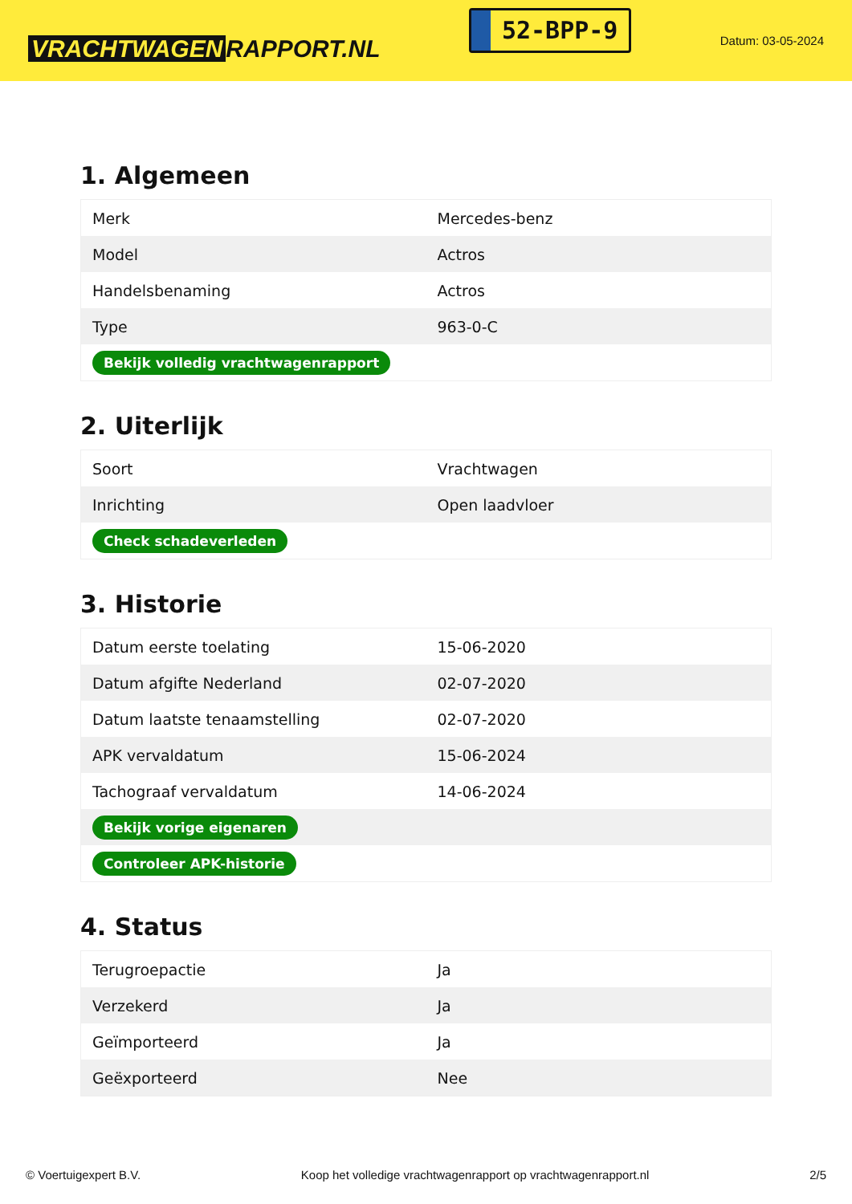VRACHTWAGEN RAPPORT.NL
52-BPP-9
Datum: 03-05-2024
1. Algemeen
| Merk | Mercedes-benz |
| Model | Actros |
| Handelsbenaming | Actros |
| Type | 963-0-C |
| Bekijk volledig vrachtwagenrapport | |
2. Uiterlijk
| Soort | Vrachtwagen |
| Inrichting | Open laadvloer |
| Check schadeverleden | |
3. Historie
| Datum eerste toelating | 15-06-2020 |
| Datum afgifte Nederland | 02-07-2020 |
| Datum laatste tenaamstelling | 02-07-2020 |
| APK vervaldatum | 15-06-2024 |
| Tachograaf vervaldatum | 14-06-2024 |
| Bekijk vorige eigenaren | |
| Controleer APK-historie | |
4. Status
| Terugroepactie | Ja |
| Verzekerd | Ja |
| Geïmporteerd | Ja |
| Geëxporteerd | Nee |
© Voertuigexpert B.V. Koop het volledige vrachtwagenrapport op vrachtwagenrapport.nl 2/5